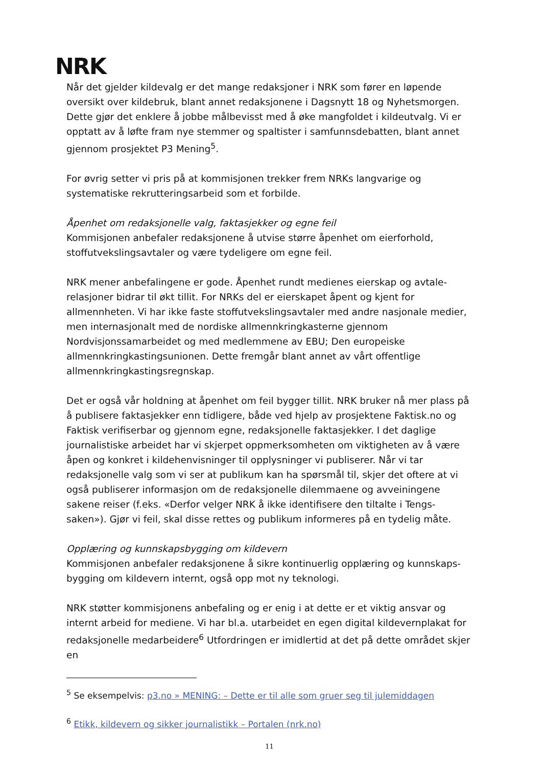NRK
Når det gjelder kildevalg er det mange redaksjoner i NRK som fører en løpende oversikt over kildebruk, blant annet redaksjonene i Dagsnytt 18 og Nyhetsmorgen. Dette gjør det enklere å jobbe målbevisst med å øke mangfoldet i kildeutvalg. Vi er opptatt av å løfte fram nye stemmer og spaltister i samfunnsdebatten, blant annet gjennom prosjektet P3 Mening<sup>5</sup>.
For øvrig setter vi pris på at kommisjonen trekker frem NRKs langvarige og systematiske rekrutteringsarbeid som et forbilde.
Åpenhet om redaksjonelle valg, faktasjekker og egne feil
Kommisjonen anbefaler redaksjonene å utvise større åpenhet om eierforhold, stoffutvekslingsavtaler og være tydeligere om egne feil.
NRK mener anbefalingene er gode. Åpenhet rundt medienes eierskap og avtale-relasjoner bidrar til økt tillit. For NRKs del er eierskapet åpent og kjent for allmennheten. Vi har ikke faste stoffutvekslingsavtaler med andre nasjonale medier, men internasjonalt med de nordiske allmennkringkasterne gjennom Nordvisjonssamarbeidet og med medlemmene av EBU; Den europeiske allmennkringkastingsunionen. Dette fremgår blant annet av vårt offentlige allmennkringkastingsregnskap.
Det er også vår holdning at åpenhet om feil bygger tillit. NRK bruker nå mer plass på å publisere faktasjekker enn tidligere, både ved hjelp av prosjektene Faktisk.no og Faktisk verifiserbar og gjennom egne, redaksjonelle faktasjekker. I det daglige journalistiske arbeidet har vi skjerpet oppmerksomheten om viktigheten av å være åpen og konkret i kildehenvisninger til opplysninger vi publiserer. Når vi tar redaksjonelle valg som vi ser at publikum kan ha spørsmål til, skjer det oftere at vi også publiserer informasjon om de redaksjonelle dilemmaene og avveiningene sakene reiser (f.eks. «Derfor velger NRK å ikke identifisere den tiltalte i Tengs-saken»). Gjør vi feil, skal disse rettes og publikum informeres på en tydelig måte.
Opplæring og kunnskapsbygging om kildevern
Kommisjonen anbefaler redaksjonene å sikre kontinuerlig opplæring og kunnskaps-bygging om kildevern internt, også opp mot ny teknologi.
NRK støtter kommisjonens anbefaling og er enig i at dette er et viktig ansvar og internt arbeid for mediene. Vi har bl.a. utarbeidet en egen digital kildevernplakat for redaksjonelle medarbeidere<sup>6</sup> Utfordringen er imidlertid at det på dette området skjer en
<sup>5</sup> Se eksempelvis: p3.no » MENING: – Dette er til alle som gruer seg til julemiddagen
<sup>6</sup> Etikk, kildevern og sikker journalistikk – Portalen (nrk.no)
11